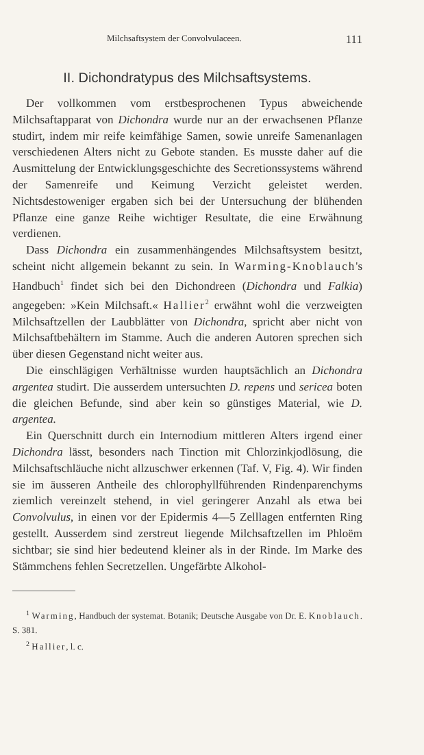Milchsaftsystem der Convolvulaceen. 111
II. Dichondratypus des Milchsaftsystems.
Der vollkommen vom erstbesprochenen Typus abweichende Milchsaftapparat von Dichondra wurde nur an der erwachsenen Pflanze studirt, indem mir reife keimfähige Samen, sowie unreife Samenanlagen verschiedenen Alters nicht zu Gebote standen. Es musste daher auf die Ausmittelung der Entwicklungsgeschichte des Secretionssystems während der Samenreife und Keimung Verzicht geleistet werden. Nichtsdestoweniger ergaben sich bei der Untersuchung der blühenden Pflanze eine ganze Reihe wichtiger Resultate, die eine Erwähnung verdienen.
Dass Dichondra ein zusammenhängendes Milchsaftsystem besitzt, scheint nicht allgemein bekannt zu sein. In Warming-Knoblauch's Handbuch<sup>1</sup> findet sich bei den Dichondreen (Dichondra und Falkia) angegeben: »Kein Milchsaft.« Hallier<sup>2</sup> erwähnt wohl die verzweigten Milchsaftzellen der Laubblätter von Dichondra, spricht aber nicht von Milchsaftbehältern im Stamme. Auch die anderen Autoren sprechen sich über diesen Gegenstand nicht weiter aus.
Die einschlägigen Verhältnisse wurden hauptsächlich an Dichondra argentea studirt. Die ausserdem untersuchten D. repens und sericea boten die gleichen Befunde, sind aber kein so günstiges Material, wie D. argentea.
Ein Querschnitt durch ein Internodium mittleren Alters irgend einer Dichondra lässt, besonders nach Tinction mit Chlorzinkjodlösung, die Milchsaftschläuche nicht allzuschwer erkennen (Taf. V, Fig. 4). Wir finden sie im äusseren Antheile des chlorophyllführenden Rindenparenchyms ziemlich vereinzelt stehend, in viel geringerer Anzahl als etwa bei Convolvulus, in einen vor der Epidermis 4—5 Zelllagen entfernten Ring gestellt. Ausserdem sind zerstreut liegende Milchsaftzellen im Phloëm sichtbar; sie sind hier bedeutend kleiner als in der Rinde. Im Marke des Stämmchens fehlen Secretzellen. Ungefärbte Alkohol-
<sup>1</sup> Warming, Handbuch der systemat. Botanik; Deutsche Ausgabe von Dr. E. Knoblauch. S. 381.
<sup>2</sup> Hallier, l. c.